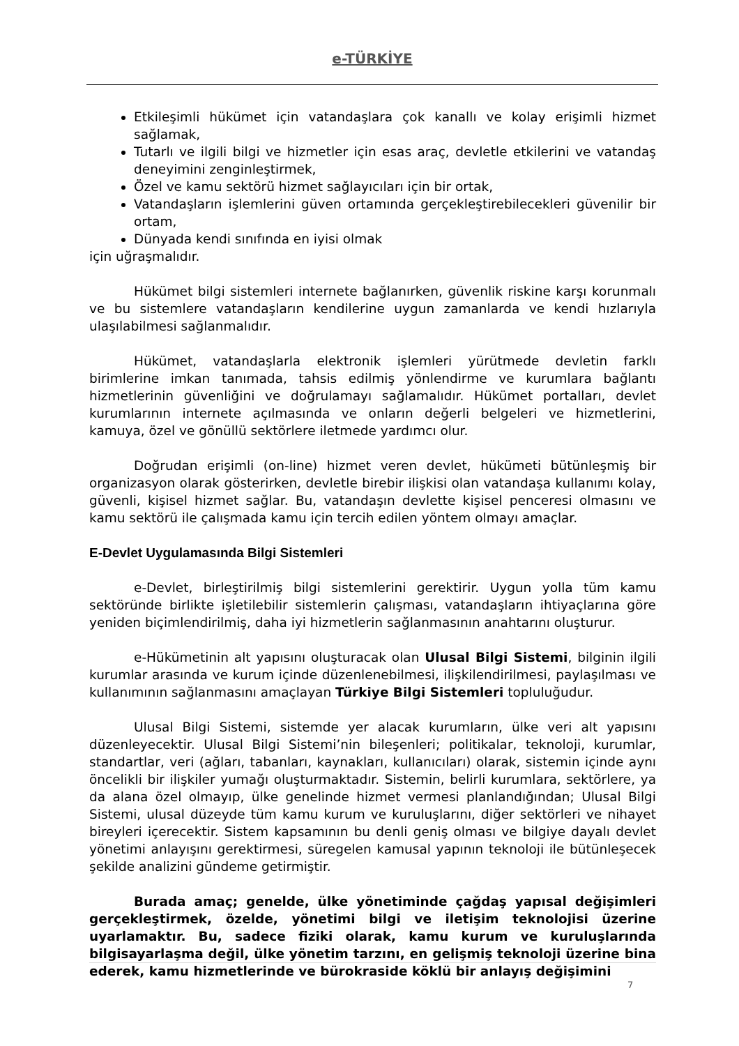e-TÜRKİYE
Etkileşimli hükümet için vatandaşlara çok kanallı ve kolay erişimli hizmet sağlamak,
Tutarlı ve ilgili bilgi ve hizmetler için esas araç, devletle etkilerini ve vatandaş deneyimini zenginleştirmek,
Özel ve kamu sektörü hizmet sağlayıcıları için bir ortak,
Vatandaşların işlemlerini güven ortamında gerçekleştirebilecekleri güvenilir bir ortam,
Dünyada kendi sınıfında en iyisi olmak
için uğraşmalıdır.
Hükümet bilgi sistemleri internete bağlanırken, güvenlik riskine karşı korunmalı ve bu sistemlere vatandaşların kendilerine uygun zamanlarda ve kendi hızlarıyla ulaşılabilmesi sağlanmalıdır.
Hükümet, vatandaşlarla elektronik işlemleri yürütmede devletin farklı birimlerine imkan tanımada, tahsis edilmiş yönlendirme ve kurumlara bağlantı hizmetlerinin güvenliğini ve doğrulamayı sağlamalıdır. Hükümet portalları, devlet kurumlarının internete açılmasında ve onların değerli belgeleri ve hizmetlerini, kamuya, özel ve gönüllü sektörlere iletmede yardımcı olur.
Doğrudan erişimli (on-line) hizmet veren devlet, hükümeti bütünleşmiş bir organizasyon olarak gösterirken, devletle birebir ilişkisi olan vatandaşa kullanımı kolay, güvenli, kişisel hizmet sağlar. Bu, vatandaşın devlette kişisel penceresi olmasını ve kamu sektörü ile çalışmada kamu için tercih edilen yöntem olmayı amaçlar.
E-Devlet Uygulamasında Bilgi Sistemleri
e-Devlet, birleştirilmiş bilgi sistemlerini gerektirir. Uygun yolla tüm kamu sektöründe birlikte işletilebilir sistemlerin çalışması, vatandaşların ihtiyaçlarına göre yeniden biçimlendirilmiş, daha iyi hizmetlerin sağlanmasının anahtarını oluşturur.
e-Hükümetinin alt yapısını oluşturacak olan Ulusal Bilgi Sistemi, bilginin ilgili kurumlar arasında ve kurum içinde düzenlenebilmesi, ilişkilendirilmesi, paylaşılması ve kullanımının sağlanmasını amaçlayan Türkiye Bilgi Sistemleri topluluğudur.
Ulusal Bilgi Sistemi, sistemde yer alacak kurumların, ülke veri alt yapısını düzenleyecektir. Ulusal Bilgi Sistemi’nin bileşenleri; politikalar, teknoloji, kurumlar, standartlar, veri (ağları, tabanları, kaynakları, kullanıcıları) olarak, sistemin içinde aynı öncelikli bir ilişkiler yumağı oluşturmaktadır. Sistemin, belirli kurumlara, sektörlere, ya da alana özel olmayıp, ülke genelinde hizmet vermesi planlandığından; Ulusal Bilgi Sistemi, ulusal düzeyde tüm kamu kurum ve kuruluşlarını, diğer sektörleri ve nihayet bireyleri içerecektir. Sistem kapsamının bu denli geniş olması ve bilgiye dayalı devlet yönetimi anlayışını gerektirmesi, süregelen kamusal yapının teknoloji ile bütünleşecek şekilde analizini gündeme getirmiştir.
Burada amaç; genelde, ülke yönetiminde çağdaş yapısal değişimleri gerçekleştirmek, özelde, yönetimi bilgi ve iletişim teknolojisi üzerine uyarlamaktır. Bu, sadece fiziki olarak, kamu kurum ve kuruluşlarında bilgisayarlaşma değil, ülke yönetim tarzını, en gelişmiş teknoloji üzerine bina ederek, kamu hizmetlerinde ve bürokraside köklü bir anlayış değişimini
7